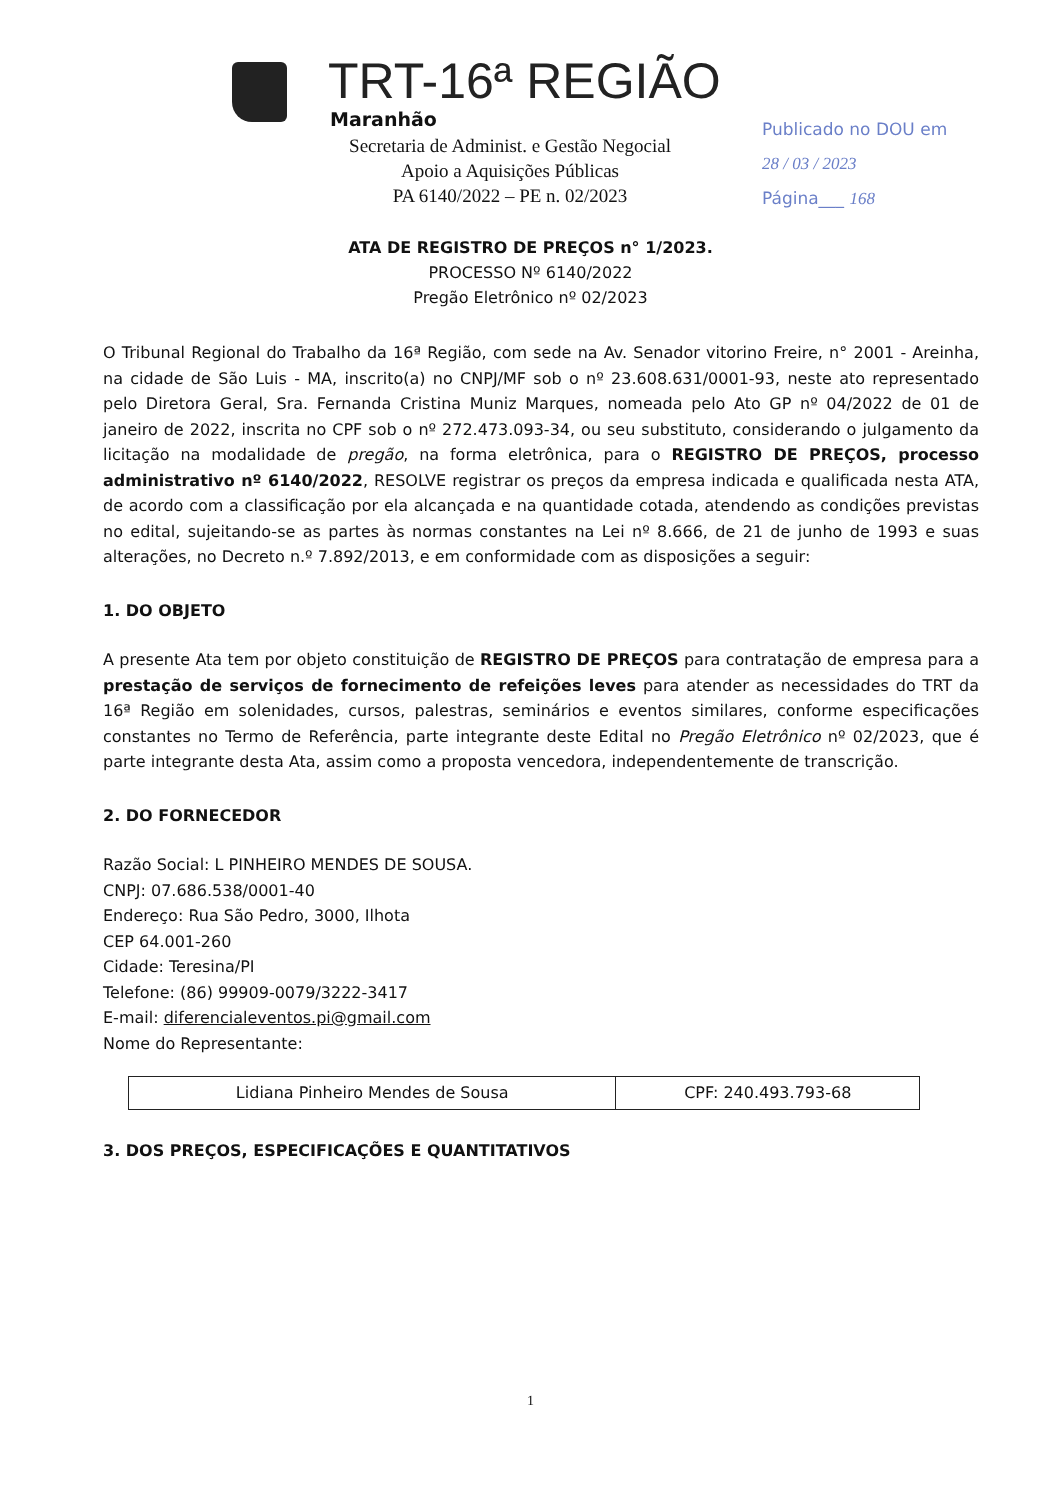TRT-16ª REGIÃO
Maranhão
Secretaria de Administ. e Gestão Negocial
Apoio a Aquisições Públicas
PA 6140/2022 – PE n. 02/2023
Publicado no DOU em
28 / 03 / 2023
Página___ 168
ATA DE REGISTRO DE PREÇOS n° 1/2023.
PROCESSO Nº 6140/2022
Pregão Eletrônico nº 02/2023
O Tribunal Regional do Trabalho da 16ª Região, com sede na Av. Senador vitorino Freire, n° 2001 - Areinha, na cidade de São Luis - MA, inscrito(a) no CNPJ/MF sob o nº 23.608.631/0001-93, neste ato representado pelo Diretora Geral, Sra. Fernanda Cristina Muniz Marques, nomeada pelo Ato GP nº 04/2022 de 01 de janeiro de 2022, inscrita no CPF sob o nº 272.473.093-34, ou seu substituto, considerando o julgamento da licitação na modalidade de pregão, na forma eletrônica, para o REGISTRO DE PREÇOS, processo administrativo nº 6140/2022, RESOLVE registrar os preços da empresa indicada e qualificada nesta ATA, de acordo com a classificação por ela alcançada e na quantidade cotada, atendendo as condições previstas no edital, sujeitando-se as partes às normas constantes na Lei nº 8.666, de 21 de junho de 1993 e suas alterações, no Decreto n.º 7.892/2013, e em conformidade com as disposições a seguir:
1. DO OBJETO
A presente Ata tem por objeto constituição de REGISTRO DE PREÇOS para contratação de empresa para a prestação de serviços de fornecimento de refeições leves para atender as necessidades do TRT da 16ª Região em solenidades, cursos, palestras, seminários e eventos similares, conforme especificações constantes no Termo de Referência, parte integrante deste Edital no Pregão Eletrônico nº 02/2023, que é parte integrante desta Ata, assim como a proposta vencedora, independentemente de transcrição.
2. DO FORNECEDOR
Razão Social: L PINHEIRO MENDES DE SOUSA.
CNPJ: 07.686.538/0001-40
Endereço: Rua São Pedro, 3000, Ilhota
CEP 64.001-260
Cidade: Teresina/PI
Telefone: (86) 99909-0079/3222-3417
E-mail: diferencialeventos.pi@gmail.com
Nome do Representante:
| Lidiana Pinheiro Mendes de Sousa | CPF: 240.493.793-68 |
3. DOS PREÇOS, ESPECIFICAÇÕES E QUANTITATIVOS
1